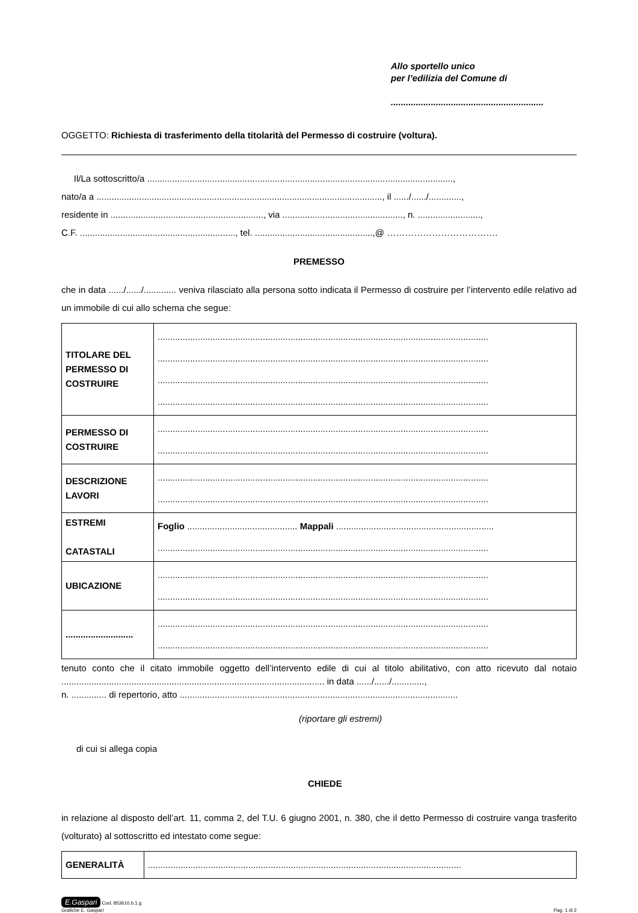Allo sportello unico
per l’edilizia del Comune di
.............................................................
OGGETTO: Richiesta di trasferimento della titolarità del Permesso di costruire (voltura).
Il/La sottoscritto/a ..........................................................................................................................,
nato/a a .................................................................................................................., il ....../....../.............,
residente in ............................................................., via ................................................, n. .........................,
C.F. .............................................................., tel. ...............................................,@ ……………………………….
PREMESSO
che in data ....../....../............. veniva rilasciato alla persona sotto indicata il Permesso di costruire per l’intervento edile relativo ad un immobile di cui allo schema che segue:
| TITOLARE DEL PERMESSO DI COSTRUIRE | .................................................................................................................................... .................................................................................................................................... .................................................................................................................................... .................................................................................................................................... |
| PERMESSO DI COSTRUIRE | .................................................................................................................................... .................................................................................................................................... |
| DESCRIZIONE LAVORI | .................................................................................................................................... .................................................................................................................................... |
| ESTREMI CATASTALI | Foglio ............................................ Mappali ............................................................... .................................................................................................................................... |
| UBICAZIONE | .................................................................................................................................... .................................................................................................................................... |
| ........................... | .................................................................................................................................... .................................................................................................................................... |
tenuto conto che il citato immobile oggetto dell’intervento edile di cui al titolo abilitativo, con atto ricevuto dal notaio ......................................................................................................... in data ....../....../.............,
n. .............. di repertorio, atto ...............................................................................................................
(riportare gli estremi)
di cui si allega copia
CHIEDE
in relazione al disposto dell’art. 11, comma 2, del T.U. 6 giugno 2001, n. 380, che il detto Permesso di costruire vanga trasferito (volturato) al sottoscritto ed intestato come segue:
| GENERALITÀ | ............................................................................................................................. |
E.Gaspari Cod. 853610.b.1.g
Grafiche E. Gaspari
Pag. 1 di 2